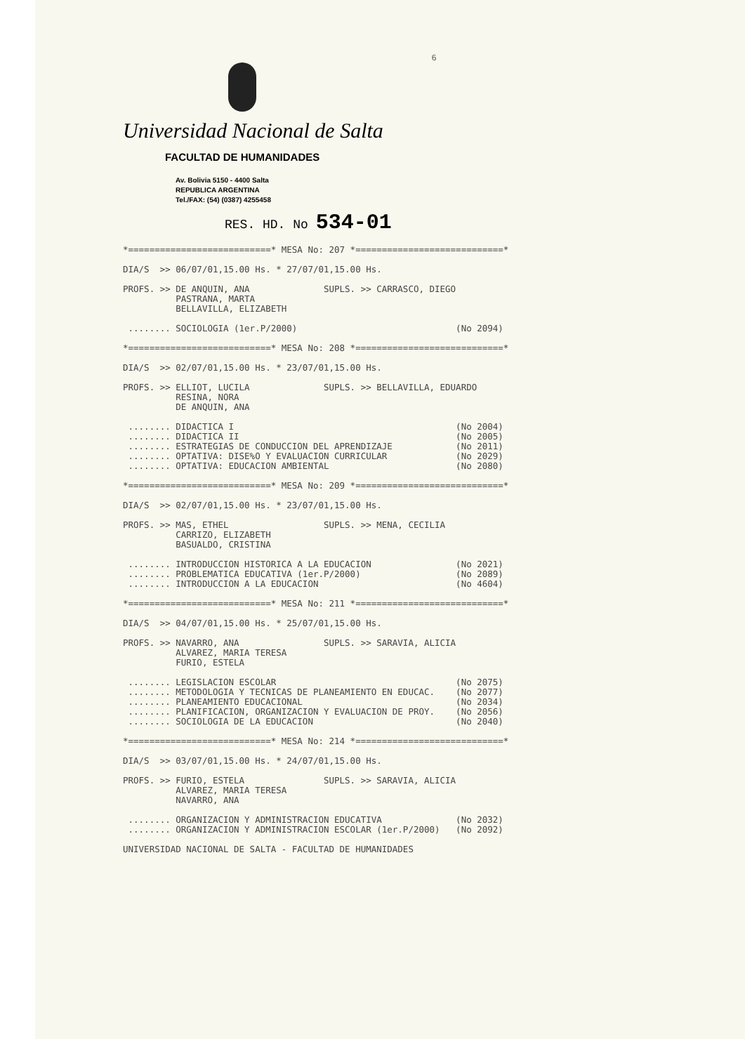6
Universidad Nacional de Salta
FACULTAD DE HUMANIDADES
Av. Bolivia 5150 - 4400 Salta
REPUBLICA ARGENTINA
Tel./FAX: (54) (0387) 4255458
RES. HD. No 534-01
*===========================* MESA No: 207 *============================*

DIA/S  >> 06/07/01,15.00 Hs. * 27/07/01,15.00 Hs.

PROFS. >> DE ANQUIN, ANA              SUPLS. >> CARRASCO, DIEGO
          PASTRANA, MARTA
          BELLAVILLA, ELIZABETH

 ........ SOCIOLOGIA (1er.P/2000)                              (No 2094)

*===========================* MESA No: 208 *============================*

DIA/S  >> 02/07/01,15.00 Hs. * 23/07/01,15.00 Hs.

PROFS. >> ELLIOT, LUCILA              SUPLS. >> BELLAVILLA, EDUARDO
          RESINA, NORA
          DE ANQUIN, ANA

 ........ DIDACTICA I                                          (No 2004)
 ........ DIDACTICA II                                         (No 2005)
 ........ ESTRATEGIAS DE CONDUCCION DEL APRENDIZAJE            (No 2011)
 ........ OPTATIVA: DISE%O Y EVALUACION CURRICULAR             (No 2029)
 ........ OPTATIVA: EDUCACION AMBIENTAL                        (No 2080)

*===========================* MESA No: 209 *============================*

DIA/S  >> 02/07/01,15.00 Hs. * 23/07/01,15.00 Hs.

PROFS. >> MAS, ETHEL                  SUPLS. >> MENA, CECILIA
          CARRIZO, ELIZABETH
          BASUALDO, CRISTINA

 ........ INTRODUCCION HISTORICA A LA EDUCACION                (No 2021)
 ........ PROBLEMATICA EDUCATIVA (1er.P/2000)                  (No 2089)
 ........ INTRODUCCION A LA EDUCACION                          (No 4604)

*===========================* MESA No: 211 *============================*

DIA/S  >> 04/07/01,15.00 Hs. * 25/07/01,15.00 Hs.

PROFS. >> NAVARRO, ANA                SUPLS. >> SARAVIA, ALICIA
          ALVAREZ, MARIA TERESA
          FURIO, ESTELA

 ........ LEGISLACION ESCOLAR                                  (No 2075)
 ........ METODOLOGIA Y TECNICAS DE PLANEAMIENTO EN EDUCAC.    (No 2077)
 ........ PLANEAMIENTO EDUCACIONAL                             (No 2034)
 ........ PLANIFICACION, ORGANIZACION Y EVALUACION DE PROY.    (No 2056)
 ........ SOCIOLOGIA DE LA EDUCACION                           (No 2040)

*===========================* MESA No: 214 *============================*

DIA/S  >> 03/07/01,15.00 Hs. * 24/07/01,15.00 Hs.

PROFS. >> FURIO, ESTELA               SUPLS. >> SARAVIA, ALICIA
          ALVAREZ, MARIA TERESA
          NAVARRO, ANA

 ........ ORGANIZACION Y ADMINISTRACION EDUCATIVA              (No 2032)
 ........ ORGANIZACION Y ADMINISTRACION ESCOLAR (1er.P/2000)   (No 2092)

UNIVERSIDAD NACIONAL DE SALTA - FACULTAD DE HUMANIDADES